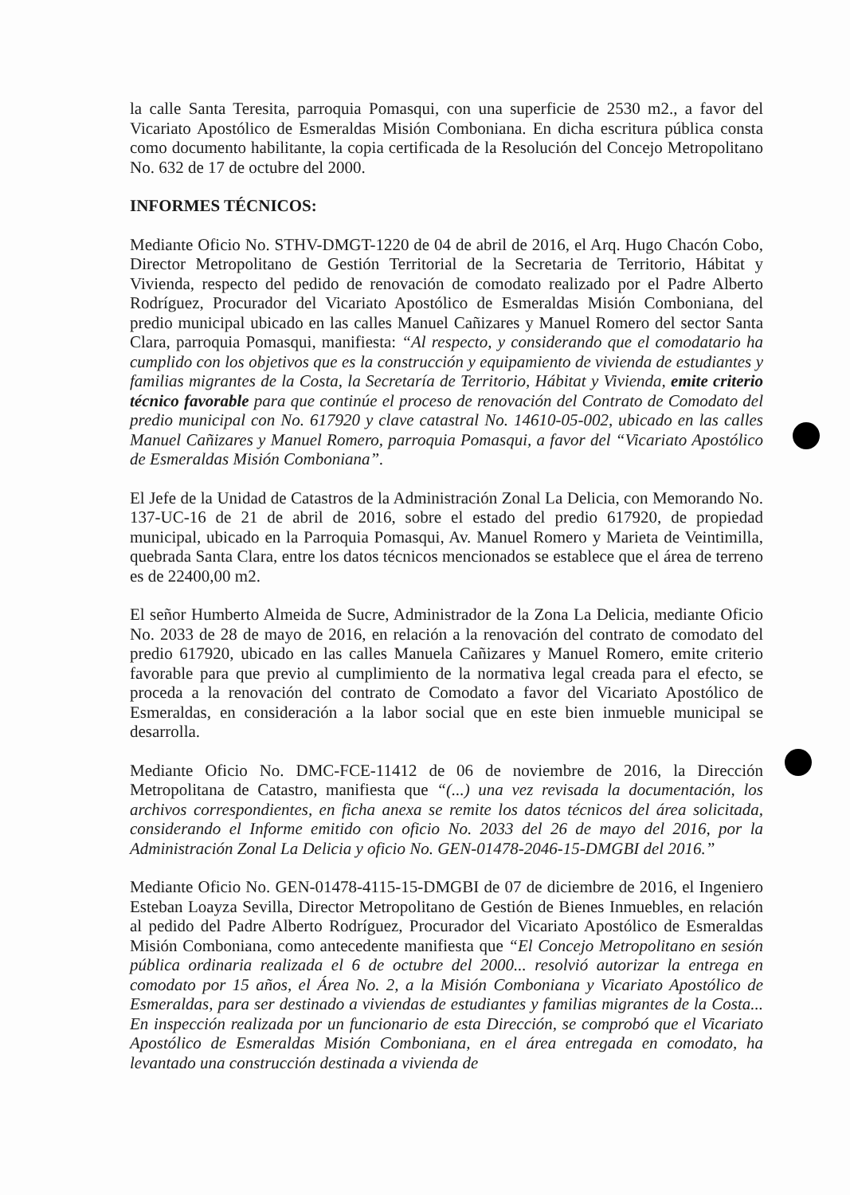la calle Santa Teresita, parroquia Pomasqui, con una superficie de 2530 m2., a favor del Vicariato Apostólico de Esmeraldas Misión Comboniana. En dicha escritura pública consta como documento habilitante, la copia certificada de la Resolución del Concejo Metropolitano No. 632 de 17 de octubre del 2000.
INFORMES TÉCNICOS:
Mediante Oficio No. STHV-DMGT-1220 de 04 de abril de 2016, el Arq. Hugo Chacón Cobo, Director Metropolitano de Gestión Territorial de la Secretaria de Territorio, Hábitat y Vivienda, respecto del pedido de renovación de comodato realizado por el Padre Alberto Rodríguez, Procurador del Vicariato Apostólico de Esmeraldas Misión Comboniana, del predio municipal ubicado en las calles Manuel Cañizares y Manuel Romero del sector Santa Clara, parroquia Pomasqui, manifiesta: “Al respecto, y considerando que el comodatario ha cumplido con los objetivos que es la construcción y equipamiento de vivienda de estudiantes y familias migrantes de la Costa, la Secretaría de Territorio, Hábitat y Vivienda, emite criterio técnico favorable para que continúe el proceso de renovación del Contrato de Comodato del predio municipal con No. 617920 y clave catastral No. 14610-05-002, ubicado en las calles Manuel Cañizares y Manuel Romero, parroquia Pomasqui, a favor del “Vicariato Apostólico de Esmeraldas Misión Comboniana”.
El Jefe de la Unidad de Catastros de la Administración Zonal La Delicia, con Memorando No. 137-UC-16 de 21 de abril de 2016, sobre el estado del predio 617920, de propiedad municipal, ubicado en la Parroquia Pomasqui, Av. Manuel Romero y Marieta de Veintimilla, quebrada Santa Clara, entre los datos técnicos mencionados se establece que el área de terreno es de 22400,00 m2.
El señor Humberto Almeida de Sucre, Administrador de la Zona La Delicia, mediante Oficio No. 2033 de 28 de mayo de 2016, en relación a la renovación del contrato de comodato del predio 617920, ubicado en las calles Manuela Cañizares y Manuel Romero, emite criterio favorable para que previo al cumplimiento de la normativa legal creada para el efecto, se proceda a la renovación del contrato de Comodato a favor del Vicariato Apostólico de Esmeraldas, en consideración a la labor social que en este bien inmueble municipal se desarrolla.
Mediante Oficio No. DMC-FCE-11412 de 06 de noviembre de 2016, la Dirección Metropolitana de Catastro, manifiesta que “(...) una vez revisada la documentación, los archivos correspondientes, en ficha anexa se remite los datos técnicos del área solicitada, considerando el Informe emitido con oficio No. 2033 del 26 de mayo del 2016, por la Administración Zonal La Delicia y oficio No. GEN-01478-2046-15-DMGBI del 2016.”
Mediante Oficio No. GEN-01478-4115-15-DMGBI de 07 de diciembre de 2016, el Ingeniero Esteban Loayza Sevilla, Director Metropolitano de Gestión de Bienes Inmuebles, en relación al pedido del Padre Alberto Rodríguez, Procurador del Vicariato Apostólico de Esmeraldas Misión Comboniana, como antecedente manifiesta que “El Concejo Metropolitano en sesión pública ordinaria realizada el 6 de octubre del 2000... resolvió autorizar la entrega en comodato por 15 años, el Área No. 2, a la Misión Comboniana y Vicariato Apostólico de Esmeraldas, para ser destinado a viviendas de estudiantes y familias migrantes de la Costa... En inspección realizada por un funcionario de esta Dirección, se comprobó que el Vicariato Apostólico de Esmeraldas Misión Comboniana, en el área entregada en comodato, ha levantado una construcción destinada a vivienda de